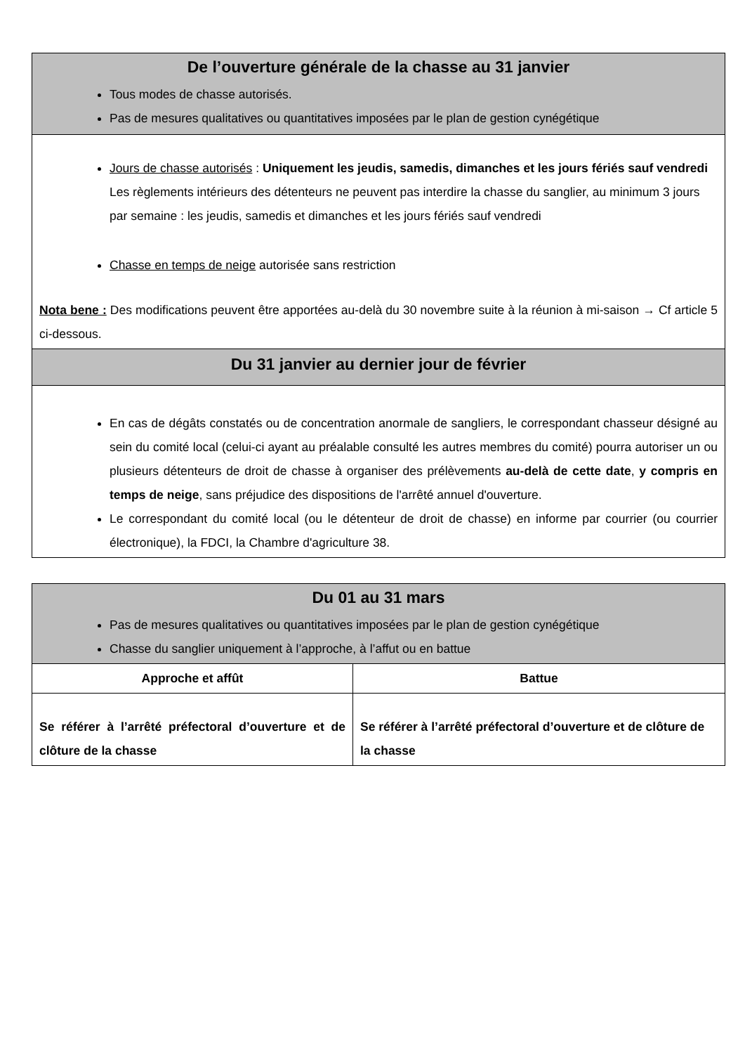| De l’ouverture générale de la chasse au 31 janvier Tous modes de chasse autorisés. Pas de mesures qualitatives ou quantitatives imposées par le plan de gestion cynégétique |
| Jours de chasse autorisés : Uniquement les jeudis, samedis, dimanches et les jours fériés sauf vendredi Les règlements intérieurs des détenteurs ne peuvent pas interdire la chasse du sanglier, au minimum 3 jours par semaine : les jeudis, samedis et dimanches et les jours fériés sauf vendredi Chasse en temps de neige autorisée sans restriction Nota bene : Des modifications peuvent être apportées au-delà du 30 novembre suite à la réunion à mi-saison → Cf article 5 ci-dessous. |
| Du 31 janvier au dernier jour de février |
| En cas de dégâts constatés ou de concentration anormale de sangliers, le correspondant chasseur désigné au sein du comité local (celui-ci ayant au préalable consulté les autres membres du comité) pourra autoriser un ou plusieurs détenteurs de droit de chasse à organiser des prélèvements au-delà de cette date , y compris en temps de neige , sans préjudice des dispositions de l'arrêté annuel d'ouverture. Le correspondant du comité local (ou le détenteur de droit de chasse) en informe par courrier (ou courrier électronique), la FDCI, la Chambre d'agriculture 38. |
| Du 01 au 31 mars Pas de mesures qualitatives ou quantitatives imposées par le plan de gestion cynégétique Chasse du sanglier uniquement à l’approche, à l’affut ou en battue | |
| Approche et affût | Battue |
| Se référer à l’arrêté préfectoral d’ouverture et de clôture de la chasse | Se référer à l’arrêté préfectoral d’ouverture et de clôture de la chasse |